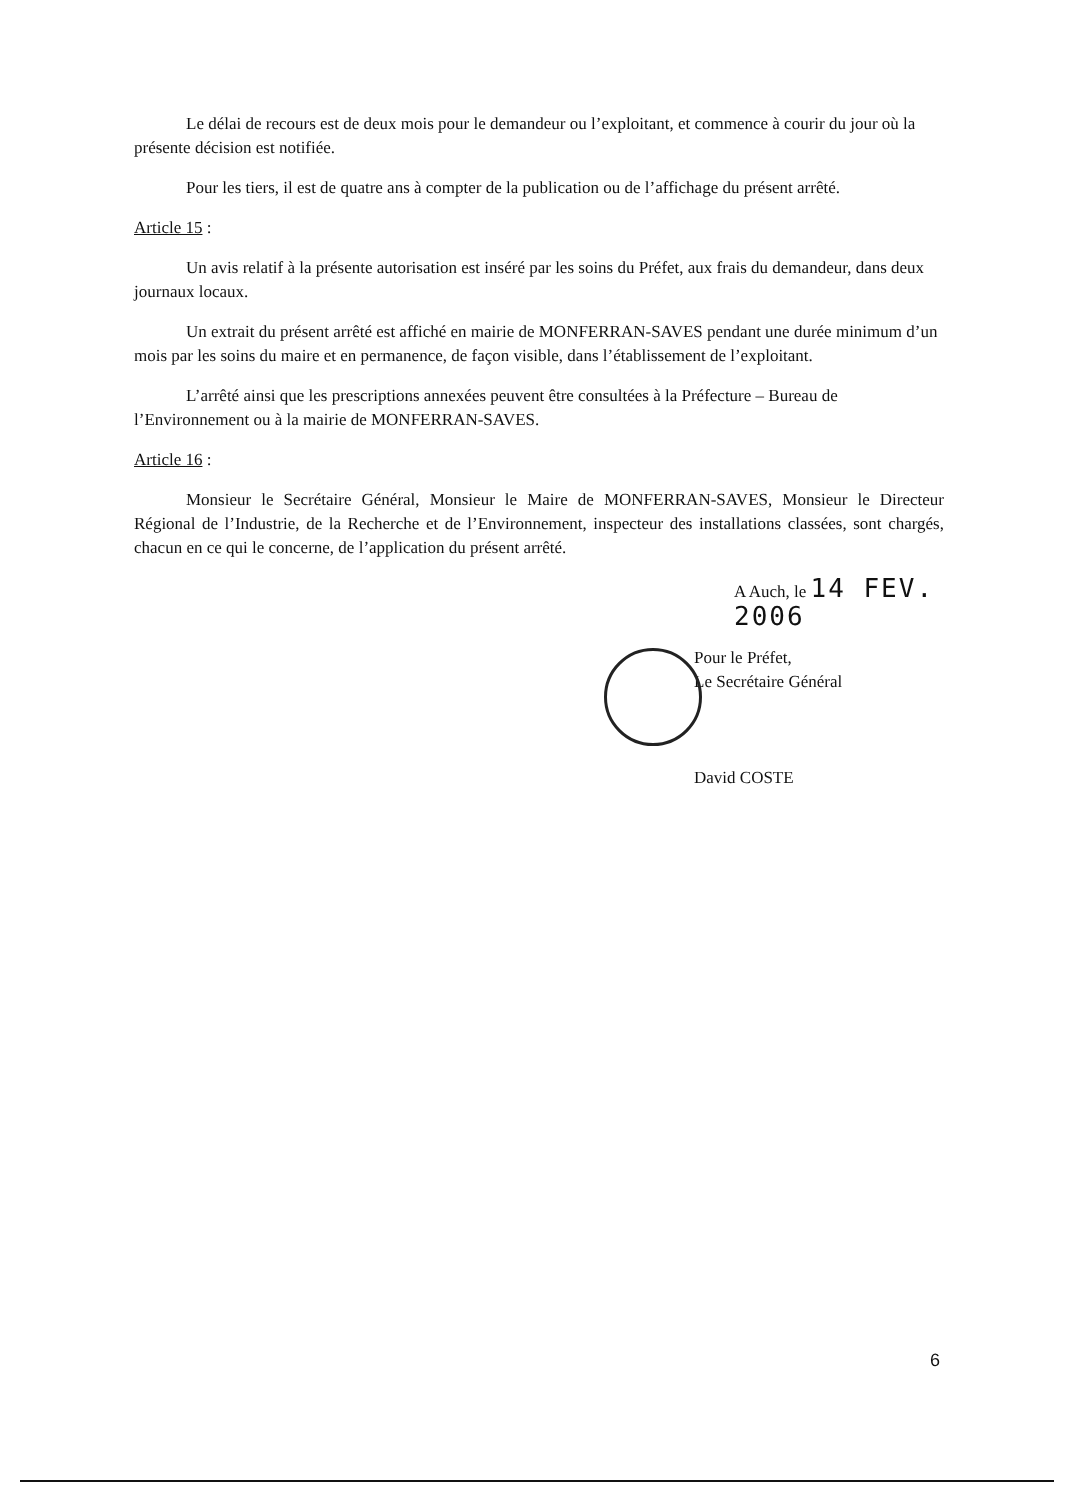Le délai de recours est de deux mois pour le demandeur ou l’exploitant, et commence à courir du jour où la présente décision est notifiée.
Pour les tiers, il est de quatre ans à compter de la publication ou de l’affichage du présent arrêté.
Article 15 :
Un avis relatif à la présente autorisation est inséré par les soins du Préfet, aux frais du demandeur, dans deux journaux locaux.
Un extrait du présent arrêté est affiché en mairie de MONFERRAN-SAVES pendant une durée minimum d’un mois par les soins du maire et en permanence, de façon visible, dans l’établissement de l’exploitant.
L’arrêté ainsi que les prescriptions annexées peuvent être consultées à la Préfecture – Bureau de l’Environnement ou à la mairie de MONFERRAN-SAVES.
Article 16 :
Monsieur le Secrétaire Général, Monsieur le Maire de MONFERRAN-SAVES, Monsieur le Directeur Régional de l’Industrie, de la Recherche et de l’Environnement, inspecteur des installations classées, sont chargés, chacun en ce qui le concerne, de l’application du présent arrêté.
A Auch, le 14 FEV. 2006
Pour le Préfet,
Le Secrétaire Général
David COSTE
6